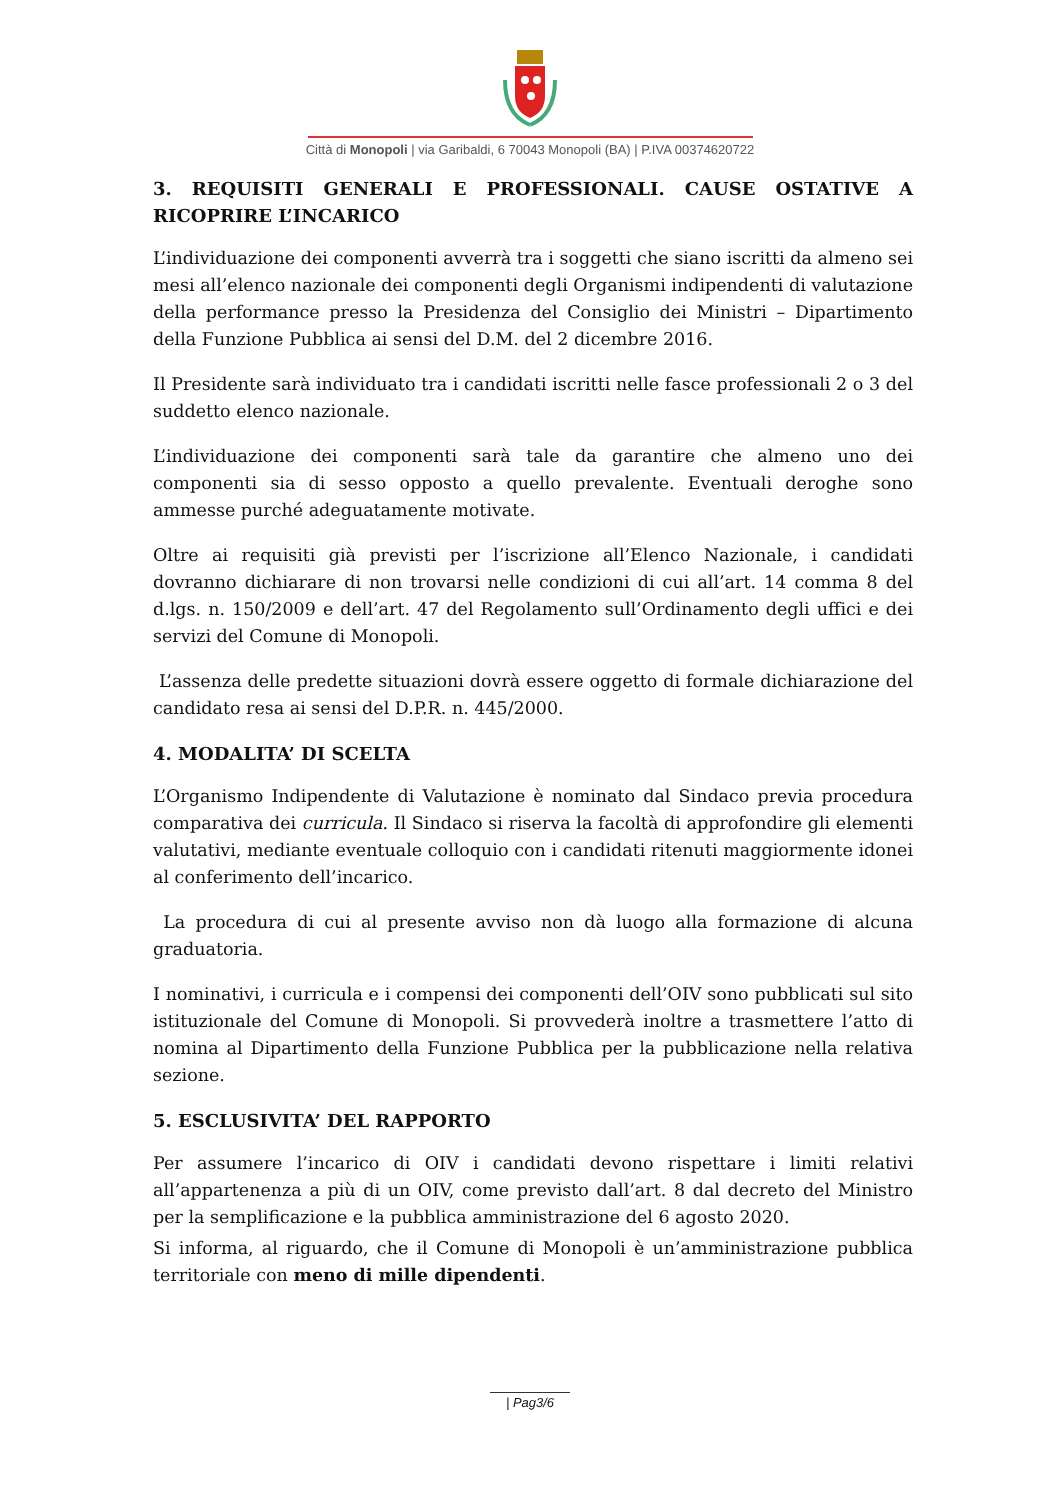Città di Monopoli | via Garibaldi, 6 70043 Monopoli (BA) | P.IVA 00374620722
3. REQUISITI GENERALI E PROFESSIONALI. CAUSE OSTATIVE A RICOPRIRE L’INCARICO
L’individuazione dei componenti avverrà tra i soggetti che siano iscritti da almeno sei mesi all’elenco nazionale dei componenti degli Organismi indipendenti di valutazione della performance presso la Presidenza del Consiglio dei Ministri – Dipartimento della Funzione Pubblica ai sensi del D.M. del 2 dicembre 2016.
Il Presidente sarà individuato tra i candidati iscritti nelle fasce professionali 2 o 3 del suddetto elenco nazionale.
L’individuazione dei componenti sarà tale da garantire che almeno uno dei componenti sia di sesso opposto a quello prevalente. Eventuali deroghe sono ammesse purché adeguatamente motivate.
Oltre ai requisiti già previsti per l’iscrizione all’Elenco Nazionale, i candidati dovranno dichiarare di non trovarsi nelle condizioni di cui all’art. 14 comma 8 del d.lgs. n. 150/2009 e dell’art. 47 del Regolamento sull’Ordinamento degli uffici e dei servizi del Comune di Monopoli.
L’assenza delle predette situazioni dovrà essere oggetto di formale dichiarazione del candidato resa ai sensi del D.P.R. n. 445/2000.
4. MODALITA’ DI SCELTA
L’Organismo Indipendente di Valutazione è nominato dal Sindaco previa procedura comparativa dei curricula. Il Sindaco si riserva la facoltà di approfondire gli elementi valutativi, mediante eventuale colloquio con i candidati ritenuti maggiormente idonei al conferimento dell’incarico.
La procedura di cui al presente avviso non dà luogo alla formazione di alcuna graduatoria.
I nominativi, i curricula e i compensi dei componenti dell’OIV sono pubblicati sul sito istituzionale del Comune di Monopoli. Si provvederà inoltre a trasmettere l’atto di nomina al Dipartimento della Funzione Pubblica per la pubblicazione nella relativa sezione.
5. ESCLUSIVITA’ DEL RAPPORTO
Per assumere l’incarico di OIV i candidati devono rispettare i limiti relativi all’appartenenza a più di un OIV, come previsto dall’art. 8 dal decreto del Ministro per la semplificazione e la pubblica amministrazione del 6 agosto 2020.
Si informa, al riguardo, che il Comune di Monopoli è un’amministrazione pubblica territoriale con meno di mille dipendenti.
| Pag3/6